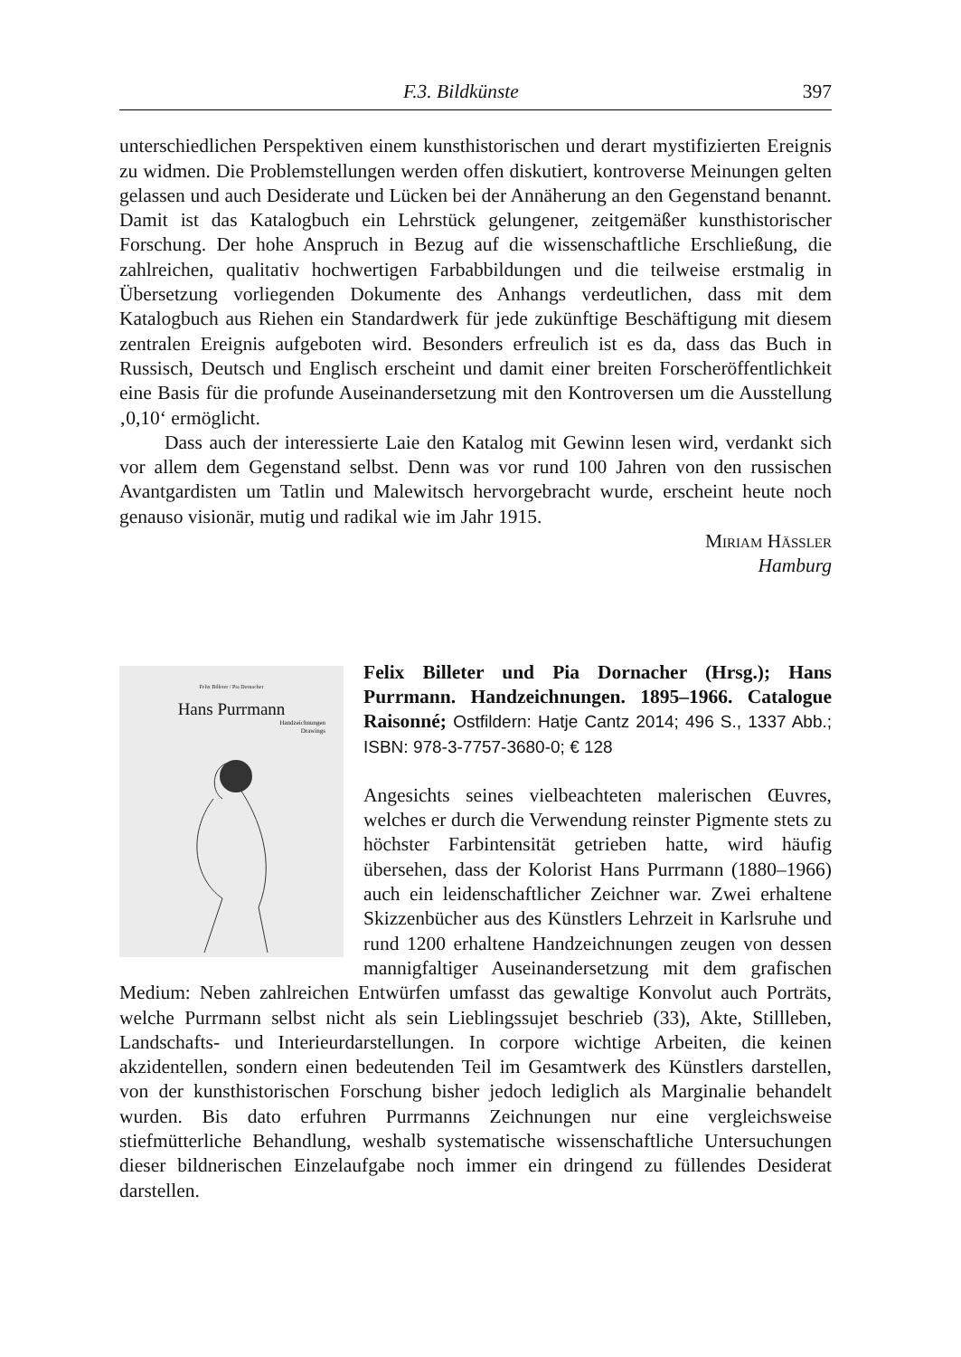F.3. Bildkünste 397
unterschiedlichen Perspektiven einem kunsthistorischen und derart mystifizierten Ereignis zu widmen. Die Problemstellungen werden offen diskutiert, kontroverse Meinungen gelten gelassen und auch Desiderate und Lücken bei der Annäherung an den Gegenstand benannt. Damit ist das Katalogbuch ein Lehrstück gelungener, zeitgemäßer kunsthistorischer Forschung. Der hohe Anspruch in Bezug auf die wissenschaftliche Erschließung, die zahlreichen, qualitativ hochwertigen Farbabbildungen und die teilweise erstmalig in Übersetzung vorliegenden Dokumente des Anhangs verdeutlichen, dass mit dem Katalogbuch aus Riehen ein Standardwerk für jede zukünftige Beschäftigung mit diesem zentralen Ereignis aufgeboten wird. Besonders erfreulich ist es da, dass das Buch in Russisch, Deutsch und Englisch erscheint und damit einer breiten Forscheröffentlichkeit eine Basis für die profunde Auseinandersetzung mit den Kontroversen um die Ausstellung ‚0,10‘ ermöglicht.
Dass auch der interessierte Laie den Katalog mit Gewinn lesen wird, verdankt sich vor allem dem Gegenstand selbst. Denn was vor rund 100 Jahren von den russischen Avantgardisten um Tatlin und Malewitsch hervorgebracht wurde, erscheint heute noch genauso visionär, mutig und radikal wie im Jahr 1915.
Miriam Hässler
Hamburg
Felix Billeter / Pia Dornacher
Hans Purrmann
Handzeichnungen
Drawings
Felix Billeter und Pia Dornacher (Hrsg.); Hans Purrmann. Handzeichnungen. 1895–1966. Catalogue Raisonné; Ostfildern: Hatje Cantz 2014; 496 S., 1337 Abb.; ISBN: 978-3-7757-3680-0; € 128
Angesichts seines vielbeachteten malerischen Œuvres, welches er durch die Verwendung reinster Pigmente stets zu höchster Farbintensität getrieben hatte, wird häufig übersehen, dass der Kolorist Hans Purrmann (1880–1966) auch ein leidenschaftlicher Zeichner war. Zwei erhaltene Skizzenbücher aus des Künstlers Lehrzeit in Karlsruhe und rund 1200 erhaltene Handzeichnungen zeugen von dessen mannigfaltiger Auseinandersetzung mit dem grafischen Medium: Neben zahlreichen Entwürfen umfasst das gewaltige Konvolut auch Porträts, welche Purrmann selbst nicht als sein Lieblingssujet beschrieb (33), Akte, Stillleben, Landschafts- und Interieurdarstellungen. In corpore wichtige Arbeiten, die keinen akzidentellen, sondern einen bedeutenden Teil im Gesamtwerk des Künstlers darstellen, von der kunsthistorischen Forschung bisher jedoch lediglich als Marginalie behandelt wurden. Bis dato erfuhren Purrmanns Zeichnungen nur eine vergleichsweise stiefmütterliche Behandlung, weshalb systematische wissenschaftliche Untersuchungen dieser bildnerischen Einzelaufgabe noch immer ein dringend zu füllendes Desiderat darstellen.